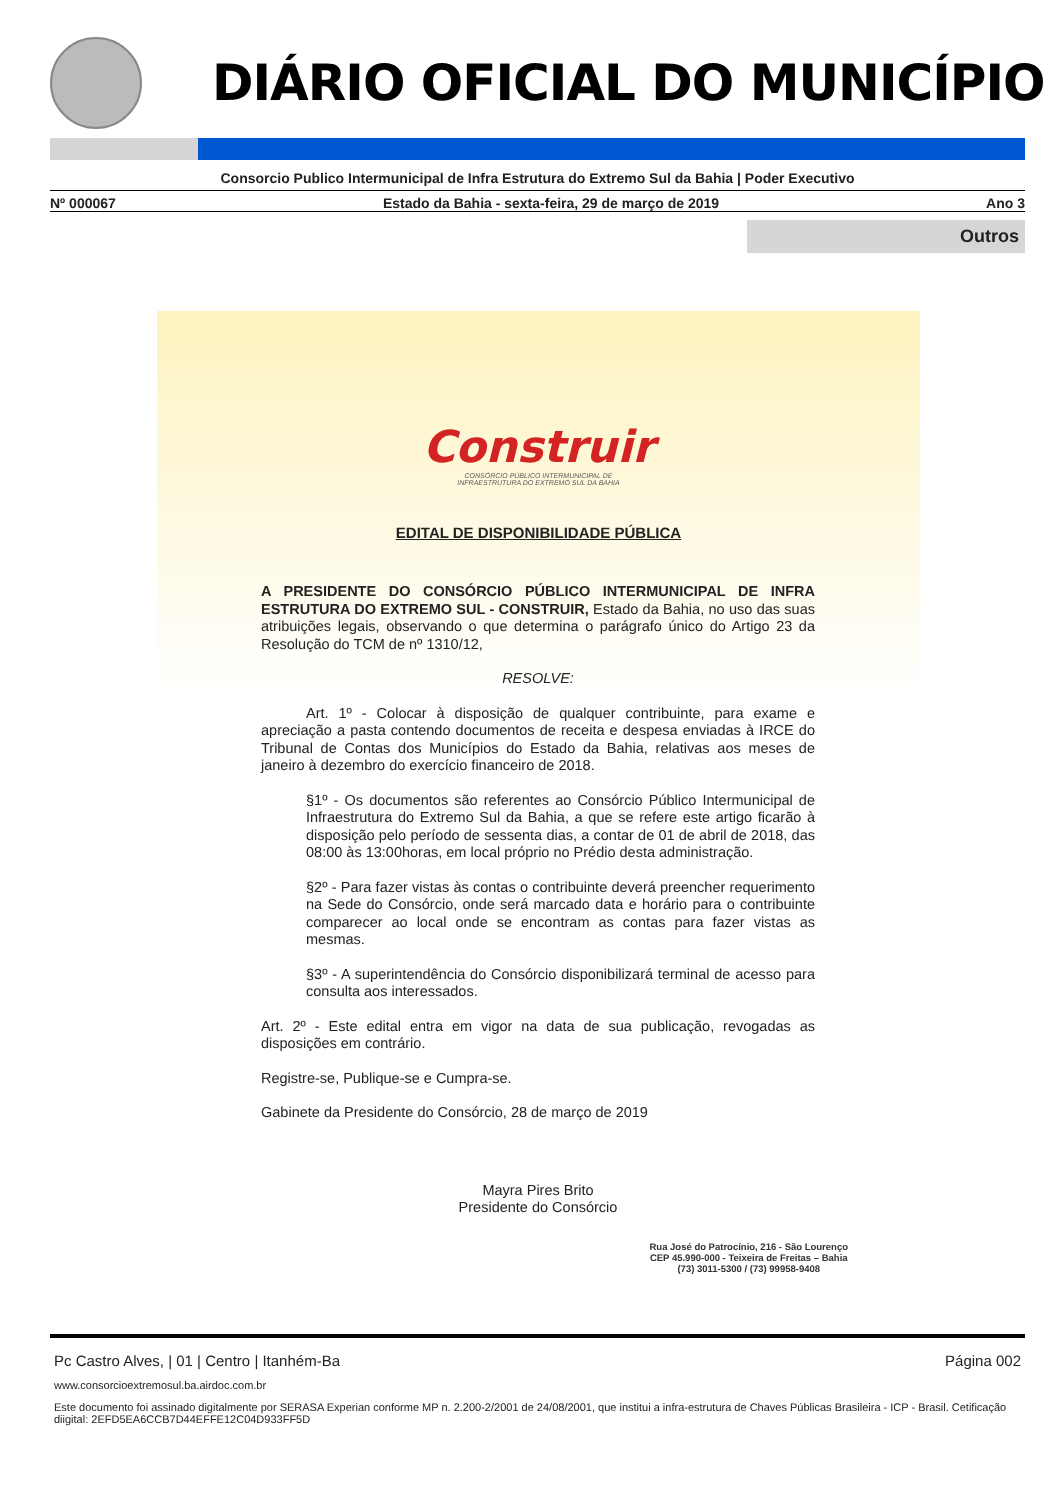DIÁRIO OFICIAL DO MUNICÍPIO
Consorcio Publico Intermunicipal de Infra Estrutura do Extremo Sul da Bahia | Poder Executivo
Nº 000067 Estado da Bahia - sexta-feira, 29 de março de 2019 Ano 3
Outros
Construir
CONSÓRCIO PÚBLICO INTERMUNICIPAL DE
INFRAESTRUTURA DO EXTREMO SUL DA BAHIA
EDITAL DE DISPONIBILIDADE PÚBLICA
A PRESIDENTE DO CONSÓRCIO PÚBLICO INTERMUNICIPAL DE INFRA ESTRUTURA DO EXTREMO SUL - CONSTRUIR, Estado da Bahia, no uso das suas atribuições legais, observando o que determina o parágrafo único do Artigo 23 da Resolução do TCM de nº 1310/12,
RESOLVE:
Art. 1º - Colocar à disposição de qualquer contribuinte, para exame e apreciação a pasta contendo documentos de receita e despesa enviadas à IRCE do Tribunal de Contas dos Municípios do Estado da Bahia, relativas aos meses de janeiro à dezembro do exercício financeiro de 2018.
§1º - Os documentos são referentes ao Consórcio Público Intermunicipal de Infraestrutura do Extremo Sul da Bahia, a que se refere este artigo ficarão à disposição pelo período de sessenta dias, a contar de 01 de abril de 2018, das 08:00 às 13:00horas, em local próprio no Prédio desta administração.
§2º - Para fazer vistas às contas o contribuinte deverá preencher requerimento na Sede do Consórcio, onde será marcado data e horário para o contribuinte comparecer ao local onde se encontram as contas para fazer vistas as mesmas.
§3º - A superintendência do Consórcio disponibilizará terminal de acesso para consulta aos interessados.
Art. 2º - Este edital entra em vigor na data de sua publicação, revogadas as disposições em contrário.
Registre-se, Publique-se e Cumpra-se.
Gabinete da Presidente do Consórcio, 28 de março de 2019
Mayra Pires Brito
Presidente do Consórcio
Rua José do Patrocínio, 216 - São Lourenço
CEP 45.990-000 - Teixeira de Freitas – Bahia
(73) 3011-5300 / (73) 99958-9408
Pc Castro Alves, | 01 | Centro | Itanhém-Ba Página 002
www.consorcioextremosul.ba.airdoc.com.br
Este documento foi assinado digitalmente por SERASA Experian conforme MP n. 2.200-2/2001 de 24/08/2001, que institui a infra-estrutura de Chaves Públicas Brasileira - ICP - Brasil. Cetificação diigital: 2EFD5EA6CCB7D44EFFE12C04D933FF5D